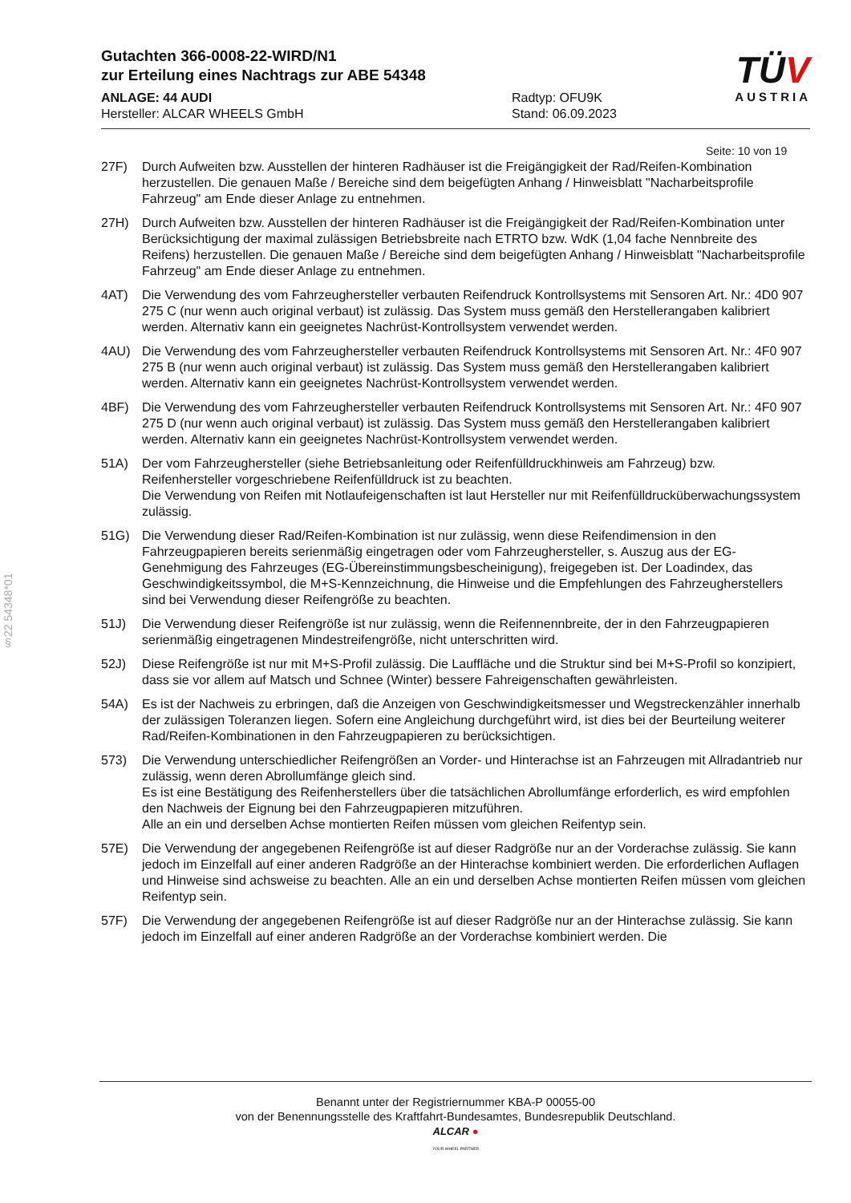§22 54348*01
Gutachten 366-0008-22-WIRD/N1
zur Erteilung eines Nachtrags zur ABE 54348
ANLAGE: 44 AUDI
Hersteller: ALCAR WHEELS GmbH
Radtyp: OFU9K
Stand: 06.09.2023
TÜV
AUSTRIA
Seite: 10 von 19
27F) Durch Aufweiten bzw. Ausstellen der hinteren Radhäuser ist die Freigängigkeit der Rad/Reifen-Kombination herzustellen. Die genauen Maße / Bereiche sind dem beigefügten Anhang / Hinweisblatt "Nacharbeitsprofile Fahrzeug" am Ende dieser Anlage zu entnehmen.
27H) Durch Aufweiten bzw. Ausstellen der hinteren Radhäuser ist die Freigängigkeit der Rad/Reifen-Kombination unter Berücksichtigung der maximal zulässigen Betriebsbreite nach ETRTO bzw. WdK (1,04 fache Nennbreite des Reifens) herzustellen. Die genauen Maße / Bereiche sind dem beigefügten Anhang / Hinweisblatt "Nacharbeitsprofile Fahrzeug" am Ende dieser Anlage zu entnehmen.
4AT) Die Verwendung des vom Fahrzeughersteller verbauten Reifendruck Kontrollsystems mit Sensoren Art. Nr.: 4D0 907 275 C (nur wenn auch original verbaut) ist zulässig. Das System muss gemäß den Herstellerangaben kalibriert werden. Alternativ kann ein geeignetes Nachrüst-Kontrollsystem verwendet werden.
4AU) Die Verwendung des vom Fahrzeughersteller verbauten Reifendruck Kontrollsystems mit Sensoren Art. Nr.: 4F0 907 275 B (nur wenn auch original verbaut) ist zulässig. Das System muss gemäß den Herstellerangaben kalibriert werden. Alternativ kann ein geeignetes Nachrüst-Kontrollsystem verwendet werden.
4BF) Die Verwendung des vom Fahrzeughersteller verbauten Reifendruck Kontrollsystems mit Sensoren Art. Nr.: 4F0 907 275 D (nur wenn auch original verbaut) ist zulässig. Das System muss gemäß den Herstellerangaben kalibriert werden. Alternativ kann ein geeignetes Nachrüst-Kontrollsystem verwendet werden.
51A) Der vom Fahrzeughersteller (siehe Betriebsanleitung oder Reifenfülldruckhinweis am Fahrzeug) bzw. Reifenhersteller vorgeschriebene Reifenfülldruck ist zu beachten.
Die Verwendung von Reifen mit Notlaufeigenschaften ist laut Hersteller nur mit Reifenfülldrucküberwachungssystem zulässig.
51G) Die Verwendung dieser Rad/Reifen-Kombination ist nur zulässig, wenn diese Reifendimension in den Fahrzeugpapieren bereits serienmäßig eingetragen oder vom Fahrzeughersteller, s. Auszug aus der EG-Genehmigung des Fahrzeuges (EG-Übereinstimmungsbescheinigung), freigegeben ist. Der Loadindex, das Geschwindigkeitssymbol, die M+S-Kennzeichnung, die Hinweise und die Empfehlungen des Fahrzeugherstellers sind bei Verwendung dieser Reifengröße zu beachten.
51J) Die Verwendung dieser Reifengröße ist nur zulässig, wenn die Reifennennbreite, der in den Fahrzeugpapieren serienmäßig eingetragenen Mindestreifengröße, nicht unterschritten wird.
52J) Diese Reifengröße ist nur mit M+S-Profil zulässig. Die Lauffläche und die Struktur sind bei M+S-Profil so konzipiert, dass sie vor allem auf Matsch und Schnee (Winter) bessere Fahreigenschaften gewährleisten.
54A) Es ist der Nachweis zu erbringen, daß die Anzeigen von Geschwindigkeitsmesser und Wegstreckenzähler innerhalb der zulässigen Toleranzen liegen. Sofern eine Angleichung durchgeführt wird, ist dies bei der Beurteilung weiterer Rad/Reifen-Kombinationen in den Fahrzeugpapieren zu berücksichtigen.
573) Die Verwendung unterschiedlicher Reifengrößen an Vorder- und Hinterachse ist an Fahrzeugen mit Allradantrieb nur zulässig, wenn deren Abrollumfänge gleich sind.
Es ist eine Bestätigung des Reifenherstellers über die tatsächlichen Abrollumfänge erforderlich, es wird empfohlen den Nachweis der Eignung bei den Fahrzeugpapieren mitzuführen.
Alle an ein und derselben Achse montierten Reifen müssen vom gleichen Reifentyp sein.
57E) Die Verwendung der angegebenen Reifengröße ist auf dieser Radgröße nur an der Vorderachse zulässig. Sie kann jedoch im Einzelfall auf einer anderen Radgröße an der Hinterachse kombiniert werden. Die erforderlichen Auflagen und Hinweise sind achsweise zu beachten. Alle an ein und derselben Achse montierten Reifen müssen vom gleichen Reifentyp sein.
57F) Die Verwendung der angegebenen Reifengröße ist auf dieser Radgröße nur an der Hinterachse zulässig. Sie kann jedoch im Einzelfall auf einer anderen Radgröße an der Vorderachse kombiniert werden. Die
Benannt unter der Registriernummer KBA-P 00055-00
von der Benennungsstelle des Kraftfahrt-Bundesamtes, Bundesrepublik Deutschland.
ALCAR ●
YOUR WHEEL PARTNER